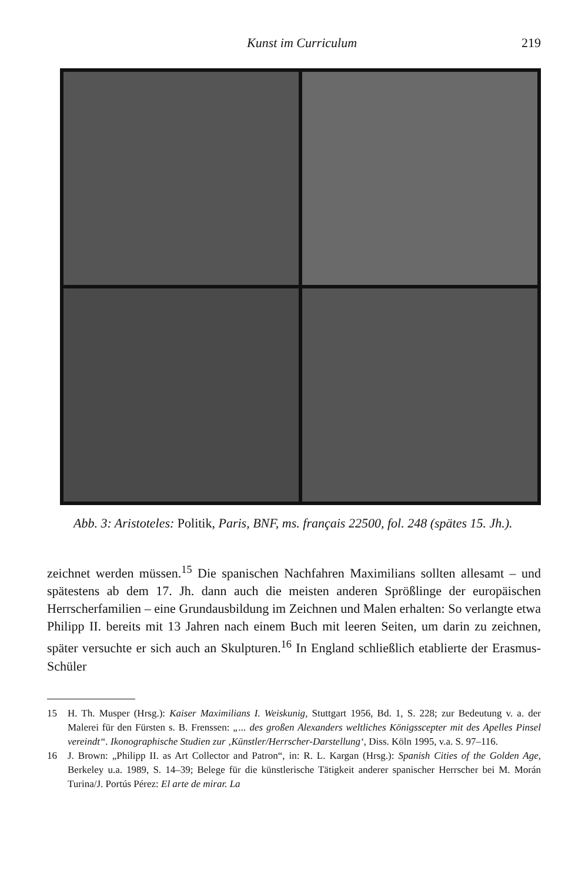Kunst im Curriculum 219
Abb. 3: Aristoteles: Politik, Paris, BNF, ms. français 22500, fol. 248 (spätes 15. Jh.).
zeichnet werden müssen.<sup>15</sup> Die spanischen Nachfahren Maximilians sollten allesamt – und spätestens ab dem 17. Jh. dann auch die meisten anderen Sprößlinge der europäischen Herrscherfamilien – eine Grundausbildung im Zeichnen und Malen erhalten: So verlangte etwa Philipp II. bereits mit 13 Jahren nach einem Buch mit leeren Seiten, um darin zu zeichnen, später versuchte er sich auch an Skulpturen.<sup>16</sup> In England schließlich etablierte der Erasmus-Schüler
15 H. Th. Musper (Hrsg.): Kaiser Maximilians I. Weiskunig, Stuttgart 1956, Bd. 1, S. 228; zur Bedeutung v. a. der Malerei für den Fürsten s. B. Frenssen: „... des großen Alexanders weltliches Königsscepter mit des Apelles Pinsel vereindt“. Ikonographische Studien zur ‚Künstler/Herrscher-Darstellung‘, Diss. Köln 1995, v.a. S. 97–116.
16 J. Brown: „Philipp II. as Art Collector and Patron“, in: R. L. Kargan (Hrsg.): Spanish Cities of the Golden Age, Berkeley u.a. 1989, S. 14–39; Belege für die künstlerische Tätigkeit anderer spanischer Herrscher bei M. Morán Turina/J. Portús Pérez: El arte de mirar. La